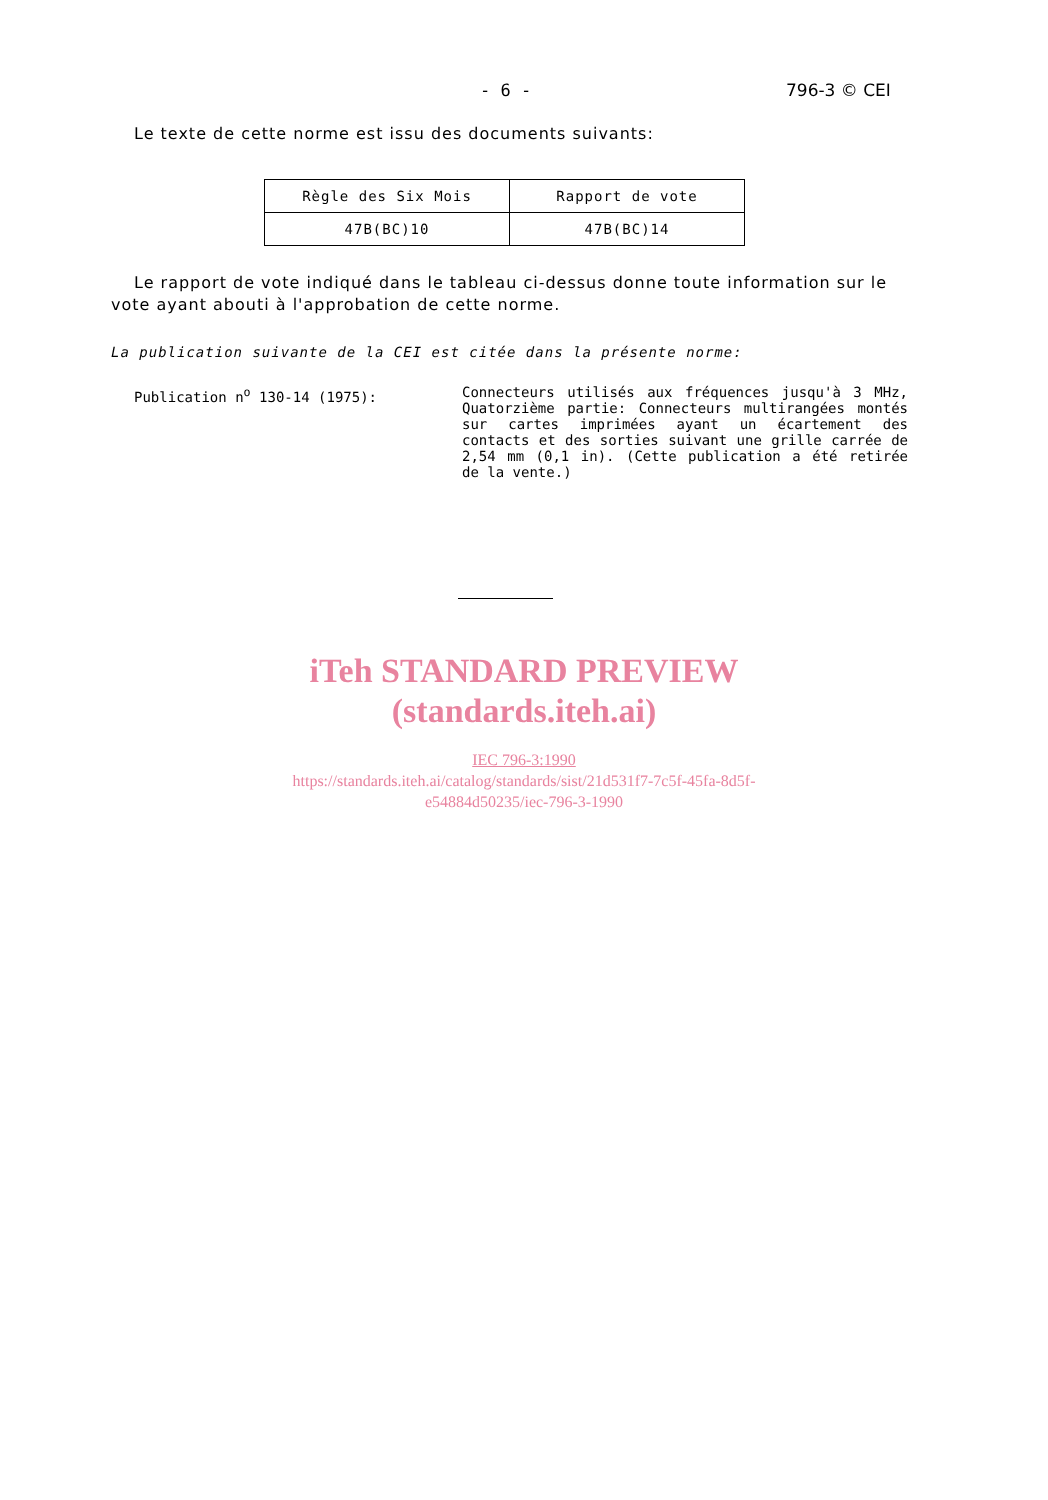- 6 - 796-3 © CEI
Le texte de cette norme est issu des documents suivants:
| Règle des Six Mois | Rapport de vote |
| --- | --- |
| 47B(BC)10 | 47B(BC)14 |
Le rapport de vote indiqué dans le tableau ci-dessus donne toute information sur le vote ayant abouti à l'approbation de cette norme.
La publication suivante de la CEI est citée dans la présente norme:
Publication n<sup>o</sup> 130-14 (1975): Connecteurs utilisés aux fréquences jusqu'à 3 MHz, Quatorzième partie: Connecteurs multirangées montés sur cartes imprimées ayant un écartement des contacts et des sorties suivant une grille carrée de 2,54 mm (0,1 in). (Cette publication a été retirée de la vente.)
iTeh STANDARD PREVIEW
(standards.iteh.ai)
IEC 796-3:1990
https://standards.iteh.ai/catalog/standards/sist/21d531f7-7c5f-45fa-8d5f-
e54884d50235/iec-796-3-1990